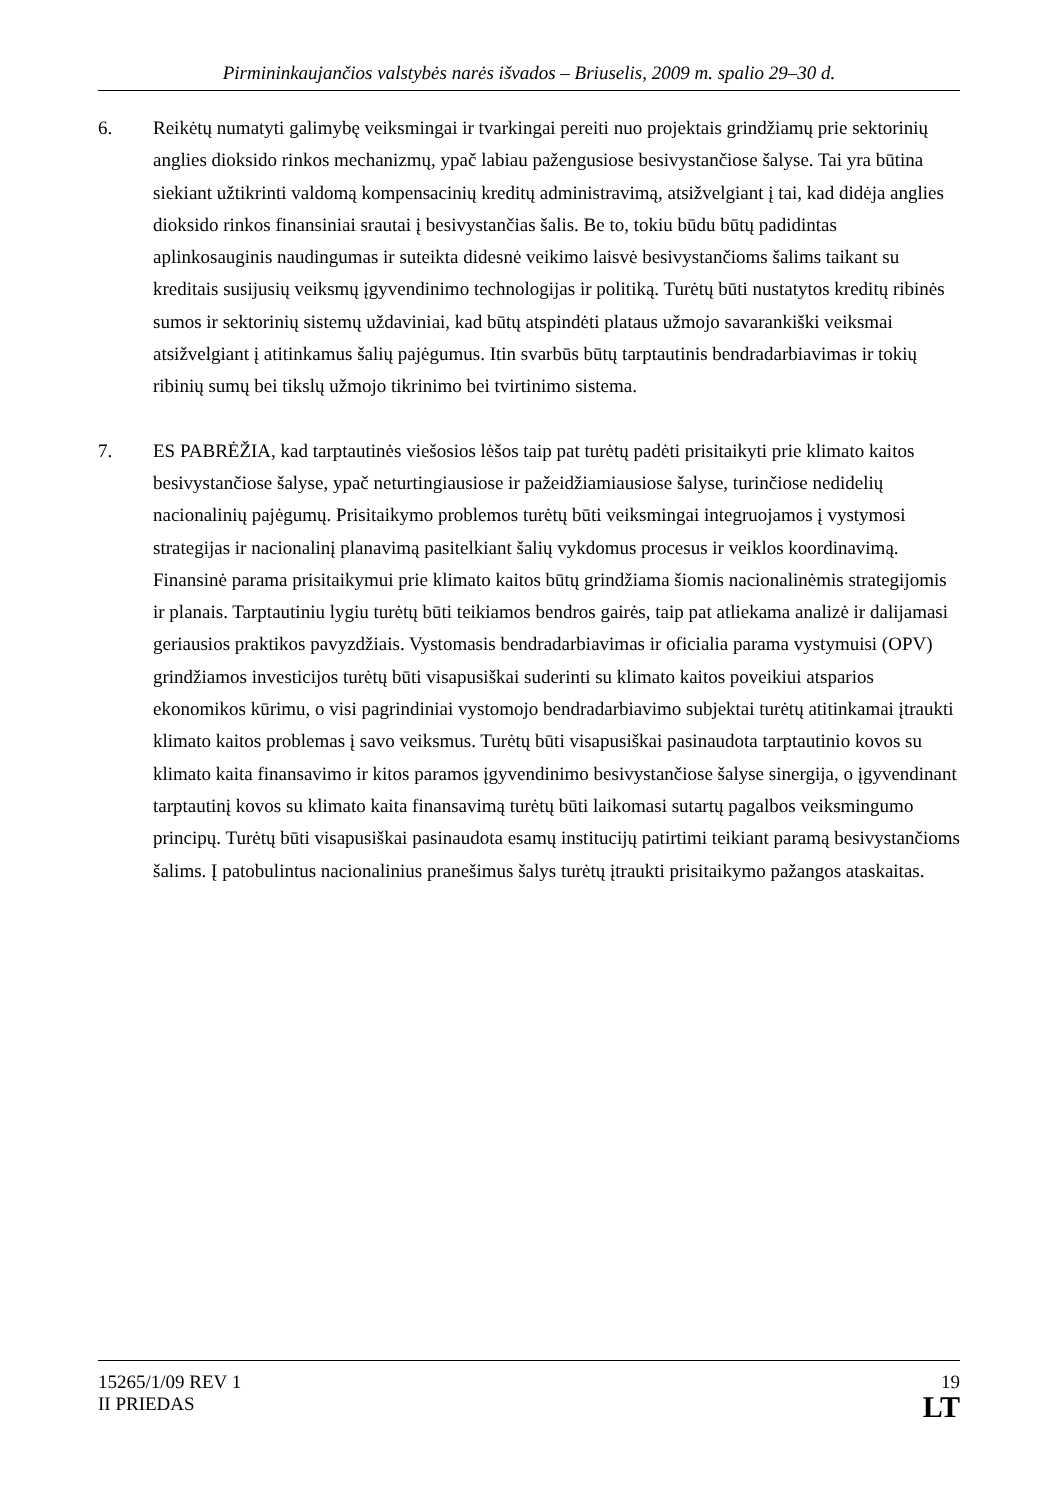Pirmininkaujančios valstybės narės išvados – Briuselis, 2009 m. spalio 29–30 d.
6. Reikėtų numatyti galimybę veiksmingai ir tvarkingai pereiti nuo projektais grindžiamų prie sektorinių anglies dioksido rinkos mechanizmų, ypač labiau pažengusiose besivystančiose šalyse. Tai yra būtina siekiant užtikrinti valdomą kompensacinių kreditų administravimą, atsižvelgiant į tai, kad didėja anglies dioksido rinkos finansiniai srautai į besivystančias šalis. Be to, tokiu būdu būtų padidintas aplinkosauginis naudingumas ir suteikta didesnė veikimo laisvė besivystančioms šalims taikant su kreditais susijusių veiksmų įgyvendinimo technologijas ir politiką. Turėtų būti nustatytos kreditų ribinės sumos ir sektorinių sistemų uždaviniai, kad būtų atspindėti plataus užmojo savarankiški veiksmai atsižvelgiant į atitinkamus šalių pajėgumus. Itin svarbūs būtų tarptautinis bendradarbiavimas ir tokių ribinių sumų bei tikslų užmojo tikrinimo bei tvirtinimo sistema.
7. ES PABRĖŽIA, kad tarptautinės viešosios lėšos taip pat turėtų padėti prisitaikyti prie klimato kaitos besivystančiose šalyse, ypač neturtingiausiose ir pažeidžiamiausiose šalyse, turinčiose nedidelių nacionalinių pajėgumų. Prisitaikymo problemos turėtų būti veiksmingai integruojamos į vystymosi strategijas ir nacionalinį planavimą pasitelkiant šalių vykdomus procesus ir veiklos koordinavimą. Finansinė parama prisitaikymui prie klimato kaitos būtų grindžiama šiomis nacionalinėmis strategijomis ir planais. Tarptautiniu lygiu turėtų būti teikiamos bendros gairės, taip pat atliekama analizė ir dalijamasi geriausios praktikos pavyzdžiais. Vystomasis bendradarbiavimas ir oficialia parama vystymuisi (OPV) grindžiamos investicijos turėtų būti visapusiškai suderinti su klimato kaitos poveikiui atsparios ekonomikos kūrimu, o visi pagrindiniai vystomojo bendradarbiavimo subjektai turėtų atitinkamai įtraukti klimato kaitos problemas į savo veiksmus. Turėtų būti visapusiškai pasinaudota tarptautinio kovos su klimato kaita finansavimo ir kitos paramos įgyvendinimo besivystančiose šalyse sinergija, o įgyvendinant tarptautinį kovos su klimato kaita finansavimą turėtų būti laikomasi sutartų pagalbos veiksmingumo principų. Turėtų būti visapusiškai pasinaudota esamų institucijų patirtimi teikiant paramą besivystančioms šalims. Į patobulintus nacionalinius pranešimus šalys turėtų įtraukti prisitaikymo pažangos ataskaitas.
15265/1/09 REV 1
II PRIEDAS
19
LT